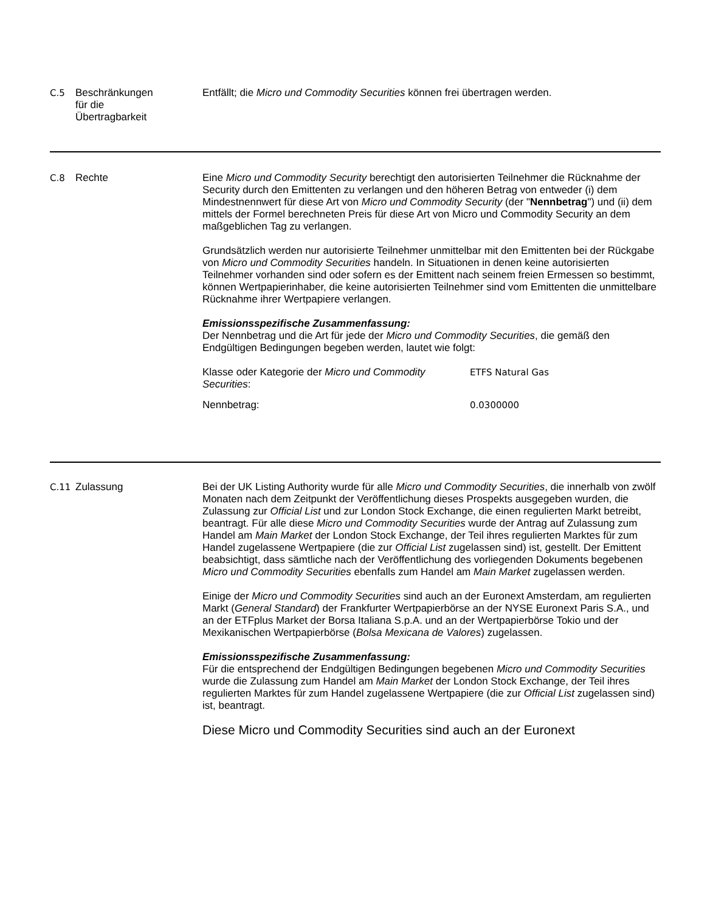C.5
Beschränkungen
für die
Übertragbarkeit
Entfällt; die Micro und Commodity Securities können frei übertragen werden.
C.8
Rechte
Eine Micro und Commodity Security berechtigt den autorisierten Teilnehmer die Rücknahme der Security durch den Emittenten zu verlangen und den höheren Betrag von entweder (i) dem Mindestnennwert für diese Art von Micro und Commodity Security (der "Nennbetrag") und (ii) dem mittels der Formel berechneten Preis für diese Art von Micro und Commodity Security an dem maßgeblichen Tag zu verlangen.
Grundsätzlich werden nur autorisierte Teilnehmer unmittelbar mit den Emittenten bei der Rückgabe von Micro und Commodity Securities handeln. In Situationen in denen keine autorisierten Teilnehmer vorhanden sind oder sofern es der Emittent nach seinem freien Ermessen so bestimmt, können Wertpapierinhaber, die keine autorisierten Teilnehmer sind vom Emittenten die unmittelbare Rücknahme ihrer Wertpapiere verlangen.
Emissionsspezifische Zusammenfassung:
Der Nennbetrag und die Art für jede der Micro und Commodity Securities, die gemäß den Endgültigen Bedingungen begeben werden, lautet wie folgt:
| Klasse oder Kategorie der Micro und Commodity Securities : | ETFS Natural Gas |
| Nennbetrag: | 0.0300000 |
C.11
Zulassung
Bei der UK Listing Authority wurde für alle Micro und Commodity Securities, die innerhalb von zwölf Monaten nach dem Zeitpunkt der Veröffentlichung dieses Prospekts ausgegeben wurden, die Zulassung zur Official List und zur London Stock Exchange, die einen regulierten Markt betreibt, beantragt. Für alle diese Micro und Commodity Securities wurde der Antrag auf Zulassung zum Handel am Main Market der London Stock Exchange, der Teil ihres regulierten Marktes für zum Handel zugelassene Wertpapiere (die zur Official List zugelassen sind) ist, gestellt. Der Emittent beabsichtigt, dass sämtliche nach der Veröffentlichung des vorliegenden Dokuments begebenen Micro und Commodity Securities ebenfalls zum Handel am Main Market zugelassen werden.
Einige der Micro und Commodity Securities sind auch an der Euronext Amsterdam, am regulierten Markt (General Standard) der Frankfurter Wertpapierbörse an der NYSE Euronext Paris S.A., und an der ETFplus Market der Borsa Italiana S.p.A. und an der Wertpapierbörse Tokio und der Mexikanischen Wertpapierbörse (Bolsa Mexicana de Valores) zugelassen.
Emissionsspezifische Zusammenfassung:
Für die entsprechend der Endgültigen Bedingungen begebenen Micro und Commodity Securities wurde die Zulassung zum Handel am Main Market der London Stock Exchange, der Teil ihres regulierten Marktes für zum Handel zugelassene Wertpapiere (die zur Official List zugelassen sind) ist, beantragt.
Diese Micro und Commodity Securities sind auch an der Euronext